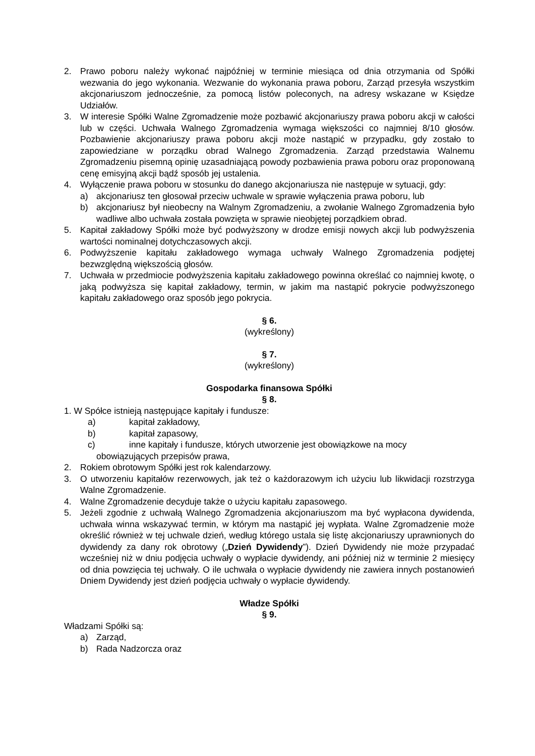2. Prawo poboru należy wykonać najpóźniej w terminie miesiąca od dnia otrzymania od Spółki wezwania do jego wykonania. Wezwanie do wykonania prawa poboru, Zarząd przesyła wszystkim akcjonariuszom jednocześnie, za pomocą listów poleconych, na adresy wskazane w Księdze Udziałów.
3. W interesie Spółki Walne Zgromadzenie może pozbawić akcjonariuszy prawa poboru akcji w całości lub w części. Uchwała Walnego Zgromadzenia wymaga większości co najmniej 8/10 głosów. Pozbawienie akcjonariuszy prawa poboru akcji może nastąpić w przypadku, gdy zostało to zapowiedziane w porządku obrad Walnego Zgromadzenia. Zarząd przedstawia Walnemu Zgromadzeniu pisemną opinię uzasadniającą powody pozbawienia prawa poboru oraz proponowaną cenę emisyjną akcji bądź sposób jej ustalenia.
4. Wyłączenie prawa poboru w stosunku do danego akcjonariusza nie następuje w sytuacji, gdy:
a) akcjonariusz ten głosował przeciw uchwale w sprawie wyłączenia prawa poboru, lub
b) akcjonariusz był nieobecny na Walnym Zgromadzeniu, a zwołanie Walnego Zgromadzenia było wadliwe albo uchwała została powzięta w sprawie nieobjętej porządkiem obrad.
5. Kapitał zakładowy Spółki może być podwyższony w drodze emisji nowych akcji lub podwyższenia wartości nominalnej dotychczasowych akcji.
6. Podwyższenie kapitału zakładowego wymaga uchwały Walnego Zgromadzenia podjętej bezwzględną większością głosów.
7. Uchwała w przedmiocie podwyższenia kapitału zakładowego powinna określać co najmniej kwotę, o jaką podwyższa się kapitał zakładowy, termin, w jakim ma nastąpić pokrycie podwyższonego kapitału zakładowego oraz sposób jego pokrycia.
§ 6.
(wykreślony)
§ 7.
(wykreślony)
Gospodarka finansowa Spółki
§ 8.
1. W Spółce istnieją następujące kapitały i fundusze:
a) kapitał zakładowy,
b) kapitał zapasowy,
c) inne kapitały i fundusze, których utworzenie jest obowiązkowe na mocy
obowiązujących przepisów prawa,
2. Rokiem obrotowym Spółki jest rok kalendarzowy.
3. O utworzeniu kapitałów rezerwowych, jak też o każdorazowym ich użyciu lub likwidacji rozstrzyga Walne Zgromadzenie.
4. Walne Zgromadzenie decyduje także o użyciu kapitału zapasowego.
5. Jeżeli zgodnie z uchwałą Walnego Zgromadzenia akcjonariuszom ma być wypłacona dywidenda, uchwała winna wskazywać termin, w którym ma nastąpić jej wypłata. Walne Zgromadzenie może określić również w tej uchwale dzień, według którego ustala się listę akcjonariuszy uprawnionych do dywidendy za dany rok obrotowy („Dzień Dywidendy”). Dzień Dywidendy nie może przypadać wcześniej niż w dniu podjęcia uchwały o wypłacie dywidendy, ani później niż w terminie 2 miesięcy od dnia powzięcia tej uchwały. O ile uchwała o wypłacie dywidendy nie zawiera innych postanowień Dniem Dywidendy jest dzień podjęcia uchwały o wypłacie dywidendy.
Władze Spółki
§ 9.
Władzami Spółki są:
a) Zarząd,
b) Rada Nadzorcza oraz